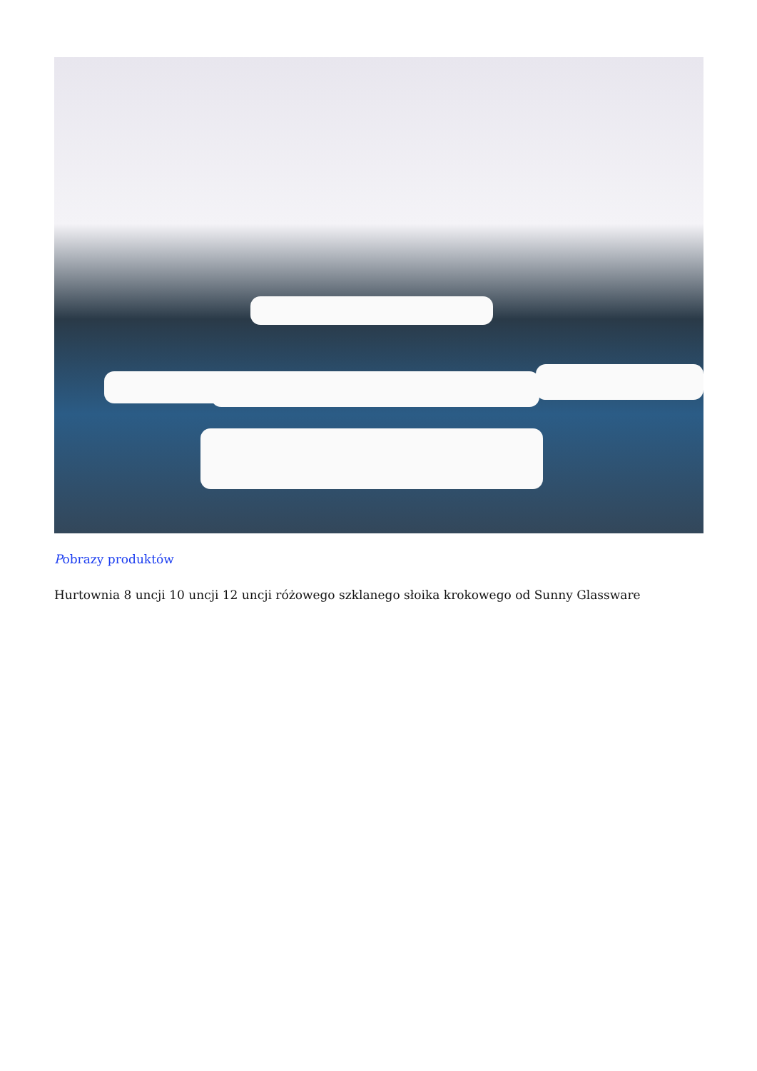Pobrazy produktów
Hurtownia 8 uncji 10 uncji 12 uncji różowego szklanego słoika krokowego od Sunny Glassware